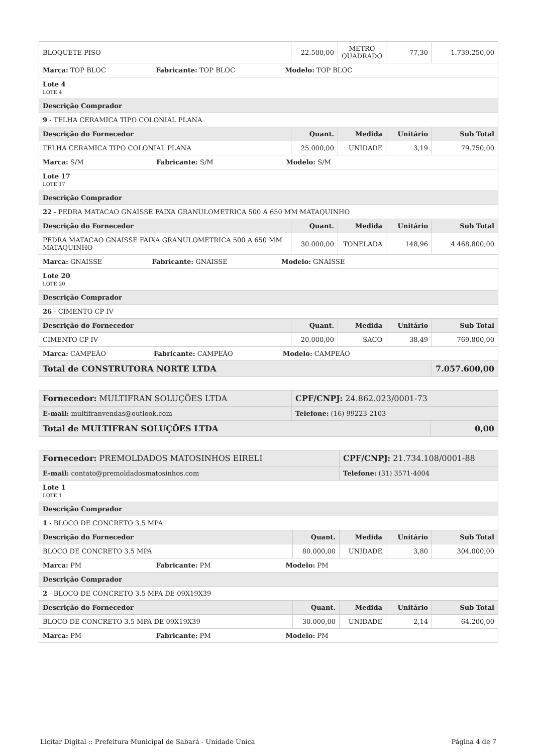| BLOQUETE PISO | 22.500,00 | METRO QUADRADO | 77,30 | 1.739.250,00 |
| Marca: TOP BLOC Fabricante: TOP BLOC Modelo: TOP BLOC | | | | |
| Lote 4 LOTE 4 | | | | |
| Descrição Comprador | | | | |
| 9 - TELHA CERAMICA TIPO COLONIAL PLANA | | | | |
| Descrição do Fornecedor | Quant. | Medida | Unitário | Sub Total |
| TELHA CERAMICA TIPO COLONIAL PLANA | 25.000,00 | UNIDADE | 3,19 | 79.750,00 |
| Marca: S/M Fabricante: S/M Modelo: S/M | | | | |
| Lote 17 LOTE 17 | | | | |
| Descrição Comprador | | | | |
| 22 - PEDRA MATACAO GNAISSE FAIXA GRANULOMETRICA 500 A 650 MM MATAQUINHO | | | | |
| Descrição do Fornecedor | Quant. | Medida | Unitário | Sub Total |
| PEDRA MATACAO GNAISSE FAIXA GRANULOMETRICA 500 A 650 MM MATAQUINHO | 30.000,00 | TONELADA | 148,96 | 4.468.800,00 |
| Marca: GNAISSE Fabricante: GNAISSE Modelo: GNAISSE | | | | |
| Lote 20 LOTE 20 | | | | |
| Descrição Comprador | | | | |
| 26 - CIMENTO CP IV | | | | |
| Descrição do Fornecedor | Quant. | Medida | Unitário | Sub Total |
| CIMENTO CP IV | 20.000,00 | SACO | 38,49 | 769.800,00 |
| Marca: CAMPEÃO Fabricante: CAMPEÃO Modelo: CAMPEÃO | | | | |
| Total de CONSTRUTORA NORTE LTDA | | | | 7.057.600,00 |
| Fornecedor: MULTIFRAN SOLUÇÕES LTDA | CPF/CNPJ: 24.862.023/0001-73 | |
| E-mail: multifranvendas@outlook.com | Telefone: (16) 99223-2103 | |
| Total de MULTIFRAN SOLUÇÕES LTDA | | 0,00 |
| Fornecedor: PREMOLDADOS MATOSINHOS EIRELI | | CPF/CNPJ: 21.734.108/0001-88 | | |
| E-mail: contato@premoldadosmatosinhos.com | | Telefone: (31) 3571-4004 | | |
| Lote 1 LOTE 1 | | | | |
| Descrição Comprador | | | | |
| 1 - BLOCO DE CONCRETO 3.5 MPA | | | | |
| Descrição do Fornecedor | Quant. | Medida | Unitário | Sub Total |
| BLOCO DE CONCRETO 3.5 MPA | 80.000,00 | UNIDADE | 3,80 | 304.000,00 |
| Marca: PM Fabricante: PM Modelo: PM | | | | |
| Descrição Comprador | | | | |
| 2 - BLOCO DE CONCRETO 3.5 MPA DE 09X19X39 | | | | |
| Descrição do Fornecedor | Quant. | Medida | Unitário | Sub Total |
| BLOCO DE CONCRETO 3.5 MPA DE 09X19X39 | 30.000,00 | UNIDADE | 2,14 | 64.200,00 |
| Marca: PM Fabricante: PM Modelo: PM | | | | |
Licitar Digital :: Prefeitura Municipal de Sabará - Unidade Única Página 4 de 7